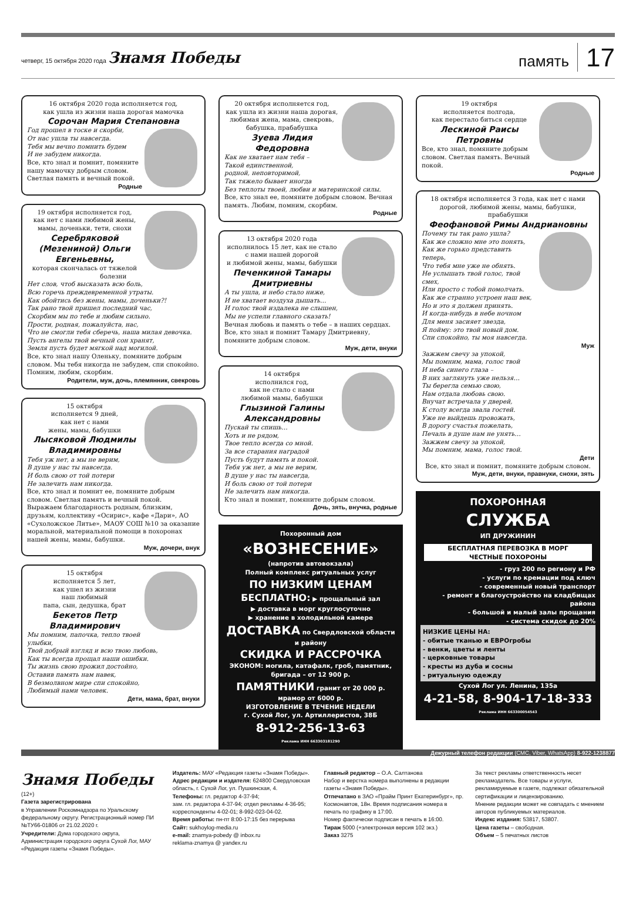четверг, 15 октября 2020 года Знамя Победы память 17
16 октября 2020 года исполняется год,
как ушла из жизни наша дорогая мамочка
Сорочан Мария Степановна
Год прошел в тоске и скорби,
От нас ушла ты навсегда.
Тебя мы вечно помнить будем
И не забудем никогда.
Все, кто знал и помнит, помяните нашу мамочку добрым словом. Светлая память и вечный покой.
Родные
19 октября исполняется год,
как нет с нами любимой жены,
мамы, доченьки, тети, снохи
Серебряковой (Мезениной) Ольги Евгеньевны,
которая скончалась от тяжелой болезни
Нет слов, чтоб высказать всю боль,
Всю горечь преждевременной утраты.
Как обойтись без жены, мамы, доченьки?!
Так рано твой пришел последний час,
Скорбим мы по тебе и любим сильно.
Прости, родная, пожалуйста, нас,
Что не смогли тебя сберечь, наша милая девочка.
Пусть ангелы твой вечный сон хранят,
Земля пусть будет мягкой над могилой.
Все, кто знал нашу Оленьку, помяните добрым словом. Мы тебя никогда не забудем, спи спокойно. Помним, любим, скорбим.
Родители, муж, дочь, племянник, свекровь
15 октября
исполняется 9 дней,
как нет с нами
жены, мамы, бабушки
Лысяковой Людмилы Владимировны
Тебя уж нет, а мы не верим,
В душе у нас ты навсегда.
И боль свою от той потери
Не залечить нам никогда.
Все, кто знал и помнит ее, помяните добрым словом. Светлая память и вечный покой.
Выражаем благодарность родным, близким, друзьям, коллективу «Осирис», кафе «Дари», АО «Сухоложское Литье», МАОУ СОШ №10 за оказание моральной, материальной помощи в похоронах нашей жены, мамы, бабушки.
Муж, дочери, внук
15 октября
исполняется 5 лет,
как ушел из жизни
наш любимый
папа, сын, дедушка, брат
Бекетов Петр Владимирович
Мы помним, папочка, тепло твоей улыбки,
Твой добрый взгляд и всю твою любовь,
Как ты всегда прощал наши ошибки.
Ты жизнь свою прожил достойно,
Оставив память нам навек,
В безмолвном мире спи спокойно,
Любимый нами человек.
Дети, мама, брат, внуки
20 октября исполняется год,
как ушла из жизни наша дорогая,
любимая жена, мама, свекровь,
бабушка, прабабушка
Зуева Лидия Федоровна
Как не хватает нам тебя –
Такой единственной,
родной, неповторимой,
Так тяжело бывает иногда
Без теплоты твоей, любви и материнской силы.
Все, кто знал ее, помяните добрым словом. Вечная память. Любим, помним, скорбим.
Родные
13 октября 2020 года
исполнилось 15 лет, как не стало
с нами нашей дорогой
и любимой жены, мамы, бабушки
Печенкиной Тамары Дмитриевны
А ты ушла, и небо стало ниже,
И не хватает воздуха дышать…
И голос твой издалека не слышен,
Мы не успели главного сказать!
Вечная любовь и память о тебе – в наших сердцах. Все, кто знал и помнит Тамару Дмитриевну, помяните добрым словом.
Муж, дети, внуки
14 октября
исполнился год,
как не стало с нами
любимой мамы, бабушки
Глызиной Галины Александровны
Пускай ты спишь…
Хоть и не рядом,
Твое тепло всегда со мной.
За все старания наградой
Пусть будут память и покой.
Тебя уж нет, а мы не верим,
В душе у нас ты навсегда,
И боль свою от той потери
Не залечить нам никогда.
Кто знал и помнит, помяните добрым словом.
Дочь, зять, внучка, родные
Похоронный дом
«ВОЗНЕСЕНИЕ»
(напротив автовокзала)
Полный комплекс ритуальных услуг
ПО НИЗКИМ ЦЕНАМ
БЕСПЛАТНО: ▶ прощальный зал
▶ доставка в морг круглосуточно
▶ хранение в холодильной камере
ДОСТАВКА по Свердловской области и району
СКИДКА И РАССРОЧКА
ЭКОНОМ: могила, катафалк, гроб, памятник, бригада – от 12 900 р.
ПАМЯТНИКИ гранит от 20 000 р. мрамор от 6000 р.
ИЗГОТОВЛЕНИЕ В ТЕЧЕНИЕ НЕДЕЛИ
г. Сухой Лог, ул. Артиллеристов, 38Б
8-912-256-13-63
Реклама ИНН 663303181290
19 октября
исполняется полгода,
как перестало биться сердце
Лескиной Раисы Петровны
Все, кто знал, помяните добрым словом. Светлая память. Вечный покой.
Родные
18 октября исполняется 3 года, как нет с нами дорогой, любимой жены, мамы, бабушки, прабабушки
Феофановой Римы Андриановны
Почему ты так рано ушла?
Как же сложно мне это понять,
Как же горько представить теперь,
Что тебя мне уже не обнять.
Не услышать твой голос, твой смех,
Или просто с тобой помолчать.
Как же странно устроен наш век,
Но и это я должен принять.
И когда-нибудь в небе ночном
Для меня засияет звезда,
Я пойму: это твой новый дом.
Спи спокойно, ты моя навсегда.
Муж
Зажжем свечу за упокой,
Мы помним, мама, голос твой
И неба синего глаза –
В них заглянуть уже нельзя…
Ты берегла семью свою,
Нам отдала любовь свою.
Внучат встречала у дверей,
К столу всегда звала гостей.
Уже не выйдешь провожать,
В дорогу счастья пожелать,
Печаль в душе нам не унять…
Зажжем свечу за упокой,
Мы помним, мама, голос твой.
Дети
Все, кто знал и помнит, помяните добрым словом.
Муж, дети, внуки, правнуки, снохи, зять
ПОХОРОННАЯ
СЛУЖБА
ИП ДРУЖИНИН
БЕСПЛАТНАЯ ПЕРЕВОЗКА В МОРГ
ЧЕСТНЫЕ ПОХОРОНЫ
- груз 200 по региону и РФ
- услуги по кремации под ключ
- современный новый транспорт
- ремонт и благоустройство на кладбищах района
- большой и малый залы прощания
- система скидок до 20%
НИЗКИЕ ЦЕНЫ НА:
- обитые тканью и ЕВРОгробы
- венки, цветы и ленты
- церковные товары
- кресты из дуба и сосны
- ритуальную одежду
Сухой Лог ул. Ленина, 135а
4-21-58, 8-904-17-18-333
Реклама ИНН 663300054543
Дежурный телефон редакции (СМС, Viber, WhatsApp) 8-922-1238877
Знамя Победы (12+)
Газета зарегистрирована
в Управлении Роскомнадзора по Уральскому федеральному округу. Регистрационный номер ПИ №ТУ66-01806 от 21.02.2020 г.
Учредители: Дума городского округа, Администрация городского округа Сухой Лог, МАУ «Редакция газеты «Знамя Победы».
Издатель: МАУ «Редакция газеты «Знамя Победы».
Адрес редакции и издателя: 624800 Свердловская область, г. Сухой Лог, ул. Пушкинская, 4.
Телефоны: гл. редактор 4-37-94;
зам. гл. редактора 4-37-94; отдел рекламы 4-36-95; корреспонденты 4-02-01; 8-992-023-04-02.
Время работы: пн-пт 8:00-17:15 без перерыва
Сайт: sukhoylog-media.ru
e-mail: znamya-pobedy @ inbox.ru
reklama-znamya @ yandex.ru
Главный редактор – О.А. Салтанова
Набор и верстка номера выполнены в редакции газеты «Знамя Победы».
Отпечатано в ЗАО «Прайм Принт Екатеринбург», пр. Космонавтов, 18н. Время подписания номера в печать по графику в 17:00.
Номер фактически подписан в печать в 16:00.
Тираж 5000 (+электронная версия 102 экз.)
Заказ 3275
За текст рекламы ответственность несет рекламодатель. Все товары и услуги, рекламируемые в газете, подлежат обязательной сертификации и лицензированию.
Мнение редакции может не совпадать с мнением авторов публикуемых материалов.
Индекс издания: 53817, 53807.
Цена газеты – свободная.
Объем – 5 печатных листов